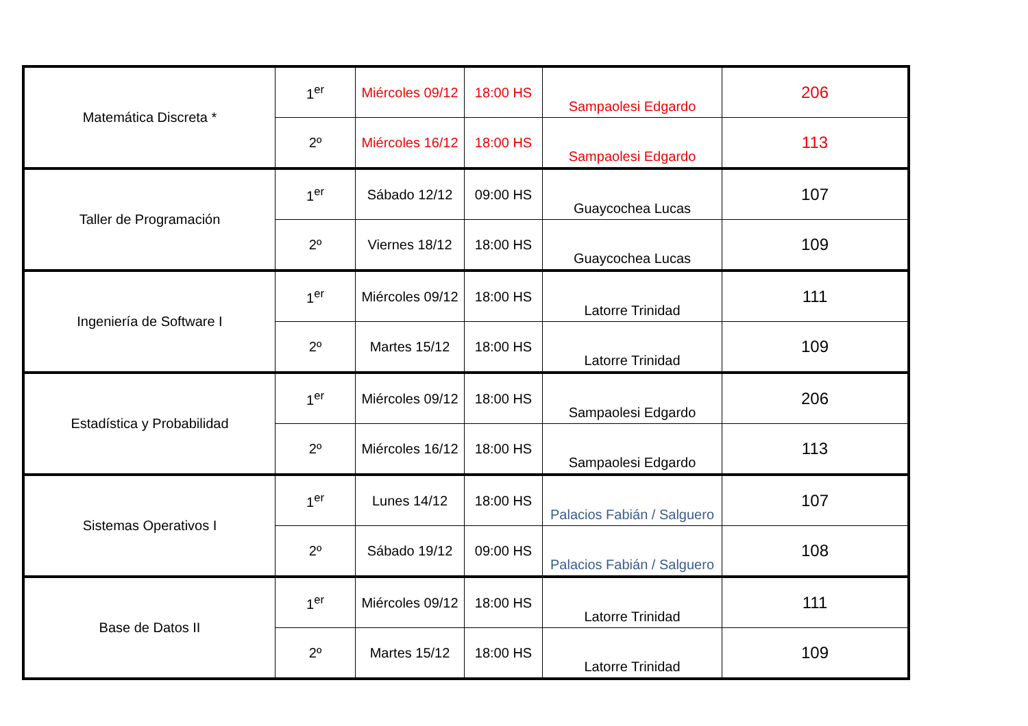| Matemática Discreta * | 1<sup>er</sup> | Miércoles 09/12 | 18:00 HS | Sampaolesi Edgardo | 206 |
| | 2º | Miércoles 16/12 | 18:00 HS | Sampaolesi Edgardo | 113 |
| Taller de Programación | 1<sup>er</sup> | Sábado 12/12 | 09:00 HS | Guaycochea Lucas | 107 |
| | 2º | Viernes 18/12 | 18:00 HS | Guaycochea Lucas | 109 |
| Ingeniería de Software I | 1<sup>er</sup> | Miércoles 09/12 | 18:00 HS | Latorre Trinidad | 111 |
| | 2º | Martes 15/12 | 18:00 HS | Latorre Trinidad | 109 |
| Estadística y Probabilidad | 1<sup>er</sup> | Miércoles 09/12 | 18:00 HS | Sampaolesi Edgardo | 206 |
| | 2º | Miércoles 16/12 | 18:00 HS | Sampaolesi Edgardo | 113 |
| Sistemas Operativos I | 1<sup>er</sup> | Lunes 14/12 | 18:00 HS | Palacios Fabián / Salguero | 107 |
| | 2º | Sábado 19/12 | 09:00 HS | Palacios Fabián / Salguero | 108 |
| Base de Datos II | 1<sup>er</sup> | Miércoles 09/12 | 18:00 HS | Latorre Trinidad | 111 |
| | 2º | Martes 15/12 | 18:00 HS | Latorre Trinidad | 109 |